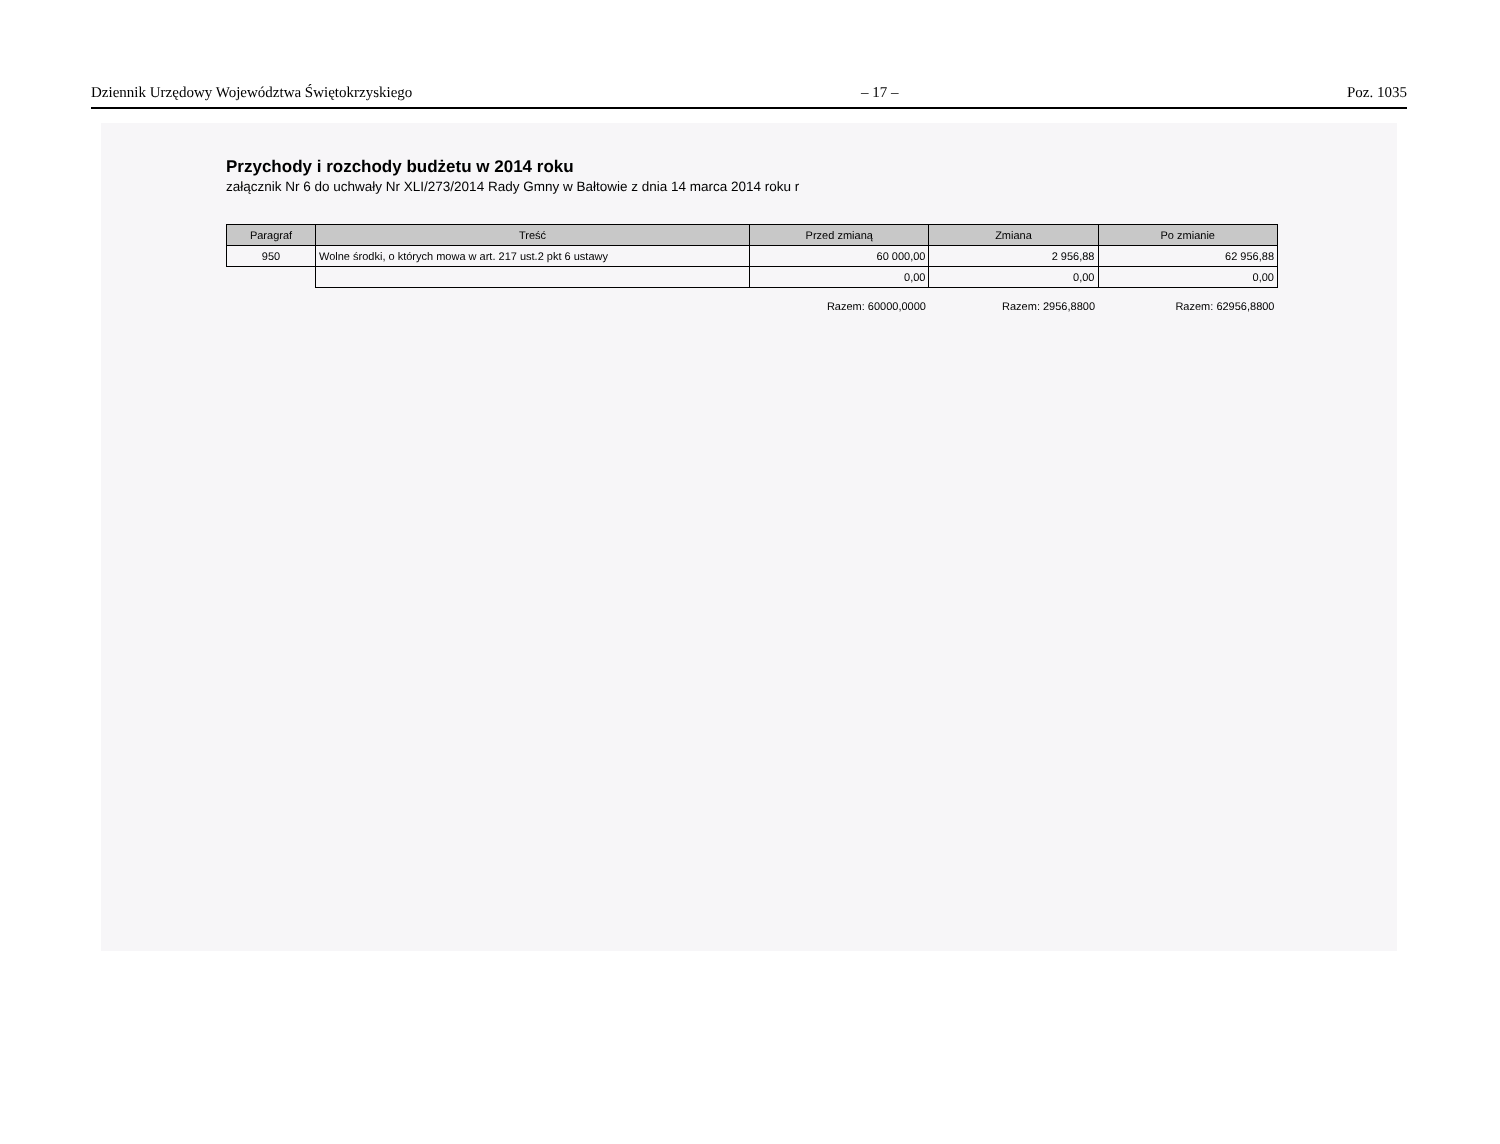Dziennik Urzędowy Województwa Świętokrzyskiego – 17 – Poz. 1035
Przychody i rozchody budżetu w 2014 roku
załącznik Nr 6 do uchwały Nr XLI/273/2014 Rady Gmny w Bałtowie z dnia 14 marca 2014 roku r
| Paragraf | Treść | Przed zmianą | Zmiana | Po zmianie |
| --- | --- | --- | --- | --- |
| 950 | Wolne środki, o których mowa w art. 217 ust.2 pkt 6 ustawy | 60 000,00 | 2 956,88 | 62 956,88 |
| | | 0,00 | 0,00 | 0,00 |
| | | Razem: 60000,0000 | Razem: 2956,8800 | Razem: 62956,8800 |